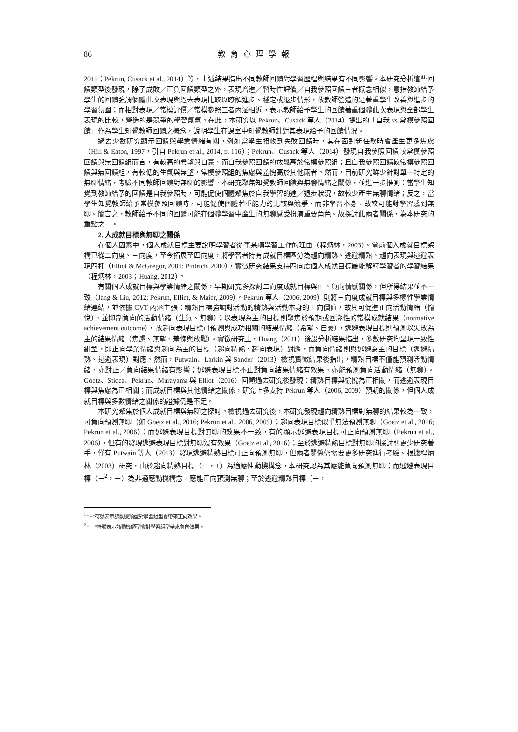86 教育心理學報
2011；Pekrun, Cusack et al., 2014）等，上述結果指出不同教師回饋對學習歷程與結果有不同影響。本研究分析這些回饋類型後發現，除了成敗／正負回饋類型之外，表現增進／暫時性評價／自我參照回饋三者概念相似，意指教師給予學生的回饋強調個體此次表現與過去表現比較以瞭解進步、穩定或退步情形，故教師營造的是著重學生改善與進步的學習氛圍；而相對表現／常模評價／常模參照三者內涵相近，表示教師給予學生的回饋著重個體此次表現與全部學生表現的比較，營造的是競爭的學習氣氛。在此，本研究以 Pekrun、Cusack 等人（2014）提出的「自我 vs.常模參照回饋」作為學生知覺教師回饋之概念，說明學生在課室中知覺教師針對其表現給予的回饋情況。
過去少數研究顯示回饋與學業情緒有關，例如當學生接收到失敗回饋時，其在面對新任務時會產生更多焦慮（Hill & Eaton, 1997，引自 Pekrun et al., 2014, p. 116）；Pekrun、Cusack 等人（2014）發現自我參照回饋較常模參照回饋與無回饋組而言，有較高的希望與自豪，而自我參照回饋的放鬆高於常模參照組；且自我參照回饋較常模參照回饋與無回饋組，有較低的生氣與無望，常模參照組的焦慮與羞愧高於其他兩者。然而，目前研究鮮少針對單一特定的無聊情緒，考驗不同教師回饋對無聊的影響。本研究聚焦知覺教師回饋與無聊情緒之關係，並進一步推測：當學生知覺到教師給予的回饋是自我參照時，可能促使個體聚焦於自我學習的進／退步狀況，故較少產生無聊情緒；反之，當學生知覺教師給予常模參照回饋時，可能促使個體著重能力的比較與競爭、而非學習本身，故較可能對學習感到無聊。簡言之，教師給予不同的回饋可能在個體學習中產生的無聊感受扮演重要角色。故探討此兩者關係，為本研究的重點之一。
2. 人成就目標與無聊之關係
在個人因素中，個人成就目標主要說明學習者從事某項學習工作的理由（程炳林，2003）。當前個人成就目標架構已從二向度、三向度，至今拓展至四向度，將學習者持有成就目標區分為趨向精熟、逃避精熟、趨向表現與逃避表現四種（Elliot & McGregor, 2001; Pintrich, 2000），實徵研究結果支持四向度個人成就目標最能解釋學習者的學習結果（程炳林，2003；Huang, 2012）。
有關個人成就目標與學業情緒之關係，早期研究多探討二向度成就目標與正、負向情感關係，但所得結果並不一致（Jang & Liu, 2012; Pekrun, Elliot, & Maier, 2009）。Pekrun 等人（2006, 2009）則將三向度成就目標與多樣性學業情緒連結，並依據 CVT 內涵主張：精熟目標強調對活動的精熟與活動本身的正向價值，故其可促進正向活動情緒（愉悅）、並抑制負向的活動情緒（生氣、無聊）；以表現為主的目標則聚焦於預期或回溯性的常模成就結果（normative achievement outcome），故趨向表現目標可預測與成功相關的結果情緒（希望、自豪），逃避表現目標則預測以失敗為主的結果情緒（焦慮、無望、羞愧與放鬆）。實徵研究上，Huang（2011）後設分析結果指出，多數研究均呈現一致性組型，即正向學業情緒與趨向為主的目標（趨向精熟、趨向表現）對應，而負向情緒則與逃避為主的目標（逃避精熟、逃避表現）對應。然而，Putwain、Larkin 與 Sander（2013）檢視實徵結果後指出，精熟目標不僅能預測活動情緒、亦對正／負向結果情緒有影響；逃避表現目標不止對負向結果情緒有效果、亦能預測負向活動情緒（無聊）。Goetz、Sticca、Pekrun、Murayama 與 Elliot（2016）回顧過去研究後發現：精熟目標與愉悅為正相關，而逃避表現目標與焦慮為正相關；而成就目標與其他情緒之關係，研究上多支持 Pekrun 等人（2006, 2009）預期的關係，但個人成就目標與多數情緒之關係的證據仍是不足。
本研究聚焦於個人成就目標與無聊之探討。檢視過去研究後，本研究發現趨向精熟目標對無聊的結果較為一致，可負向預測無聊（如 Goetz et al., 2016; Pekrun et al., 2006, 2009）；趨向表現目標似乎無法預測無聊（Goetz et al., 2016; Pekrun et al., 2006）；而逃避表現目標對無聊的效果不一致，有的顯示逃避表現目標可正向預測無聊（Pekrun et al., 2006），但有的發現逃避表現目標對無聊沒有效果（Goetz et al., 2016）；至於逃避精熟目標對無聊的探討則更少研究著手，僅有 Putwain 等人（2013）發現逃避精熟目標可正向預測無聊，但兩者關係仍需要更多研究進行考驗。根據程炳林（2003）研究，由於趨向精熟目標（+<sup>1</sup>，+）為適應性動機構念，本研究認為其應能負向預測無聊；而逃避表現目標（－<sup>2</sup>，－）為非適應動機構念，應能正向預測無聊；至於逃避精熟目標（－，
<sup>1</sup> “+”符號表示該動機類型對學習組型會帶來正向效果。
<sup>2</sup> “－“符號表示該動機類型會對學習組型帶來負向效果。